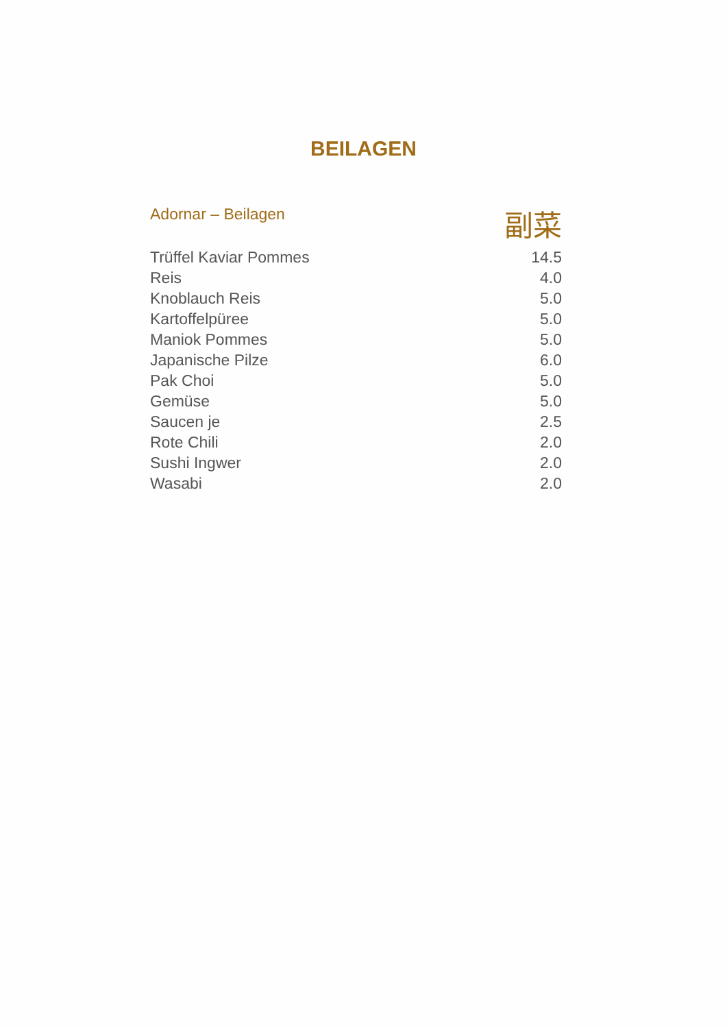BEILAGEN
Adornar – Beilagen 副菜
| Trüffel Kaviar Pommes | 14.5 |
| Reis | 4.0 |
| Knoblauch Reis | 5.0 |
| Kartoffelpüree | 5.0 |
| Maniok Pommes | 5.0 |
| Japanische Pilze | 6.0 |
| Pak Choi | 5.0 |
| Gemüse | 5.0 |
| Saucen je | 2.5 |
| Rote Chili | 2.0 |
| Sushi Ingwer | 2.0 |
| Wasabi | 2.0 |